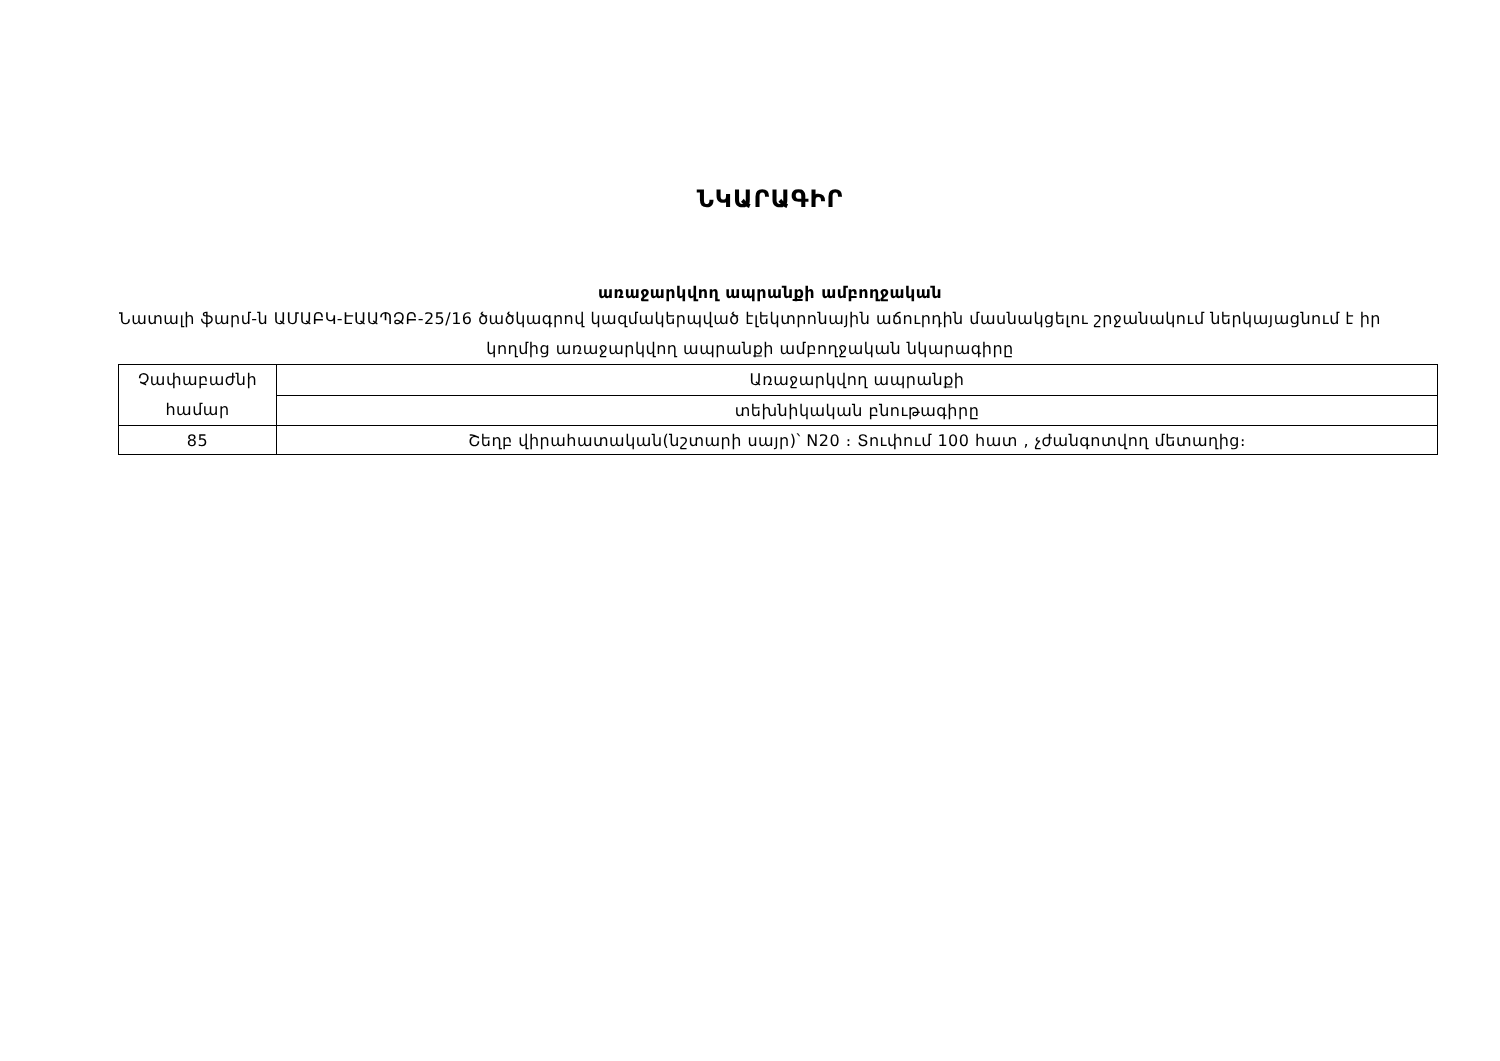ՆԿԱՐԱԳԻՐ
առաջարկվող ապրանքի ամբողջական
Նատալի ֆարմ-ն ԱՄԱԲԿ-ԷԱԱՊՁԲ-25/16 ծածկագրով կազմակերպված էլեկտրոնային աճուրդին մասնակցելու շրջանակում ներկայացնում է իր կողմից առաջարկվող ապրանքի ամբողջական նկարագիրը
| Չափաբաժնի համար | Առաջարկվող ապրանքի |
| | տեխնիկական բնութագիրը |
| 85 | Շեղբ վիրահատական(նշտարի սայր)՝ N20 ։ Տուփում 100 հատ , չժանգոտվող մետաղից։ |